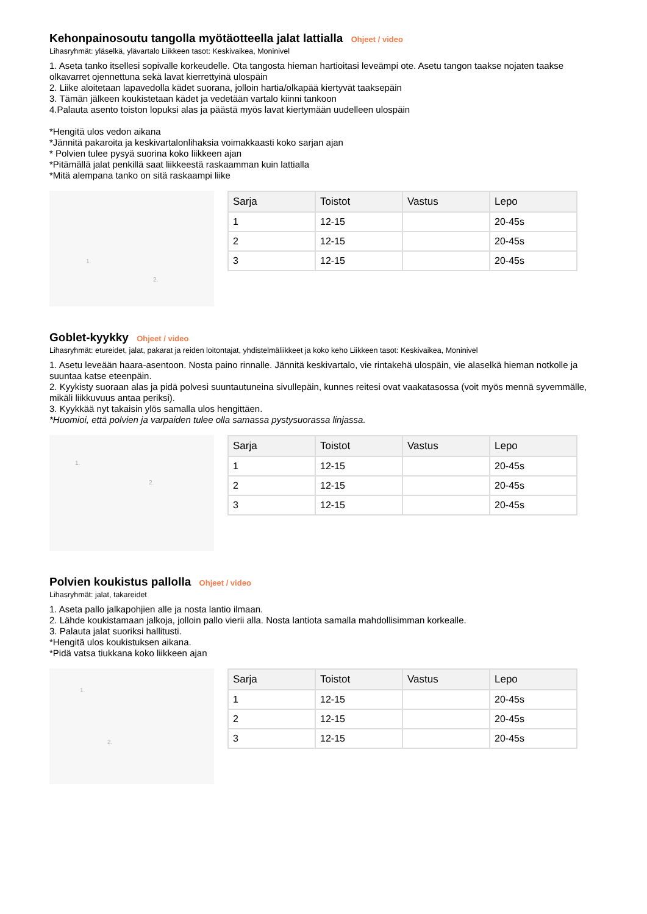Kehonpainosoutu tangolla myötäotteella jalat lattialla Ohjeet / video
Lihasryhmät: yläselkä, ylävartalo Liikkeen tasot: Keskivaikea, Moninivel
1. Aseta tanko itsellesi sopivalle korkeudelle. Ota tangosta hieman hartioitasi leveämpi ote. Asetu tangon taakse nojaten taakse olkavarret ojennettuna sekä lavat kierrettyinä ulospäin
2. Liike aloitetaan lapavedolla kädet suorana, jolloin hartia/olkapää kiertyvät taaksepäin
3. Tämän jälkeen koukistetaan kädet ja vedetään vartalo kiinni tankoon
4.Palauta asento toiston lopuksi alas ja päästä myös lavat kiertymään uudelleen ulospäin
*Hengitä ulos vedon aikana
*Jännitä pakaroita ja keskivartalonlihaksia voimakkaasti koko sarjan ajan
* Polvien tulee pysyä suorina koko liikkeen ajan
*Pitämällä jalat penkillä saat liikkeestä raskaamman kuin lattialla
*Mitä alempana tanko on sitä raskaampi liike
1.
2.
| Sarja | Toistot | Vastus | Lepo |
| --- | --- | --- | --- |
| 1 | 12-15 | | 20-45s |
| 2 | 12-15 | | 20-45s |
| 3 | 12-15 | | 20-45s |
Goblet-kyykky Ohjeet / video
Lihasryhmät: etureidet, jalat, pakarat ja reiden loitontajat, yhdistelmäliikkeet ja koko keho Liikkeen tasot: Keskivaikea, Moninivel
1. Asetu leveään haara-asentoon. Nosta paino rinnalle. Jännitä keskivartalo, vie rintakehä ulospäin, vie alaselkä hieman notkolle ja suuntaa katse eteenpäin.
2. Kyykisty suoraan alas ja pidä polvesi suuntautuneina sivullepäin, kunnes reitesi ovat vaakatasossa (voit myös mennä syvemmälle, mikäli liikkuvuus antaa periksi).
3. Kyykkää nyt takaisin ylös samalla ulos hengittäen.
*Huomioi, että polvien ja varpaiden tulee olla samassa pystysuorassa linjassa.
1.
2.
| Sarja | Toistot | Vastus | Lepo |
| --- | --- | --- | --- |
| 1 | 12-15 | | 20-45s |
| 2 | 12-15 | | 20-45s |
| 3 | 12-15 | | 20-45s |
Polvien koukistus pallolla Ohjeet / video
Lihasryhmät: jalat, takareidet
1. Aseta pallo jalkapohjien alle ja nosta lantio ilmaan.
2. Lähde koukistamaan jalkoja, jolloin pallo vierii alla. Nosta lantiota samalla mahdollisimman korkealle.
3. Palauta jalat suoriksi hallitusti.
*Hengitä ulos koukistuksen aikana.
*Pidä vatsa tiukkana koko liikkeen ajan
1.
2.
| Sarja | Toistot | Vastus | Lepo |
| --- | --- | --- | --- |
| 1 | 12-15 | | 20-45s |
| 2 | 12-15 | | 20-45s |
| 3 | 12-15 | | 20-45s |